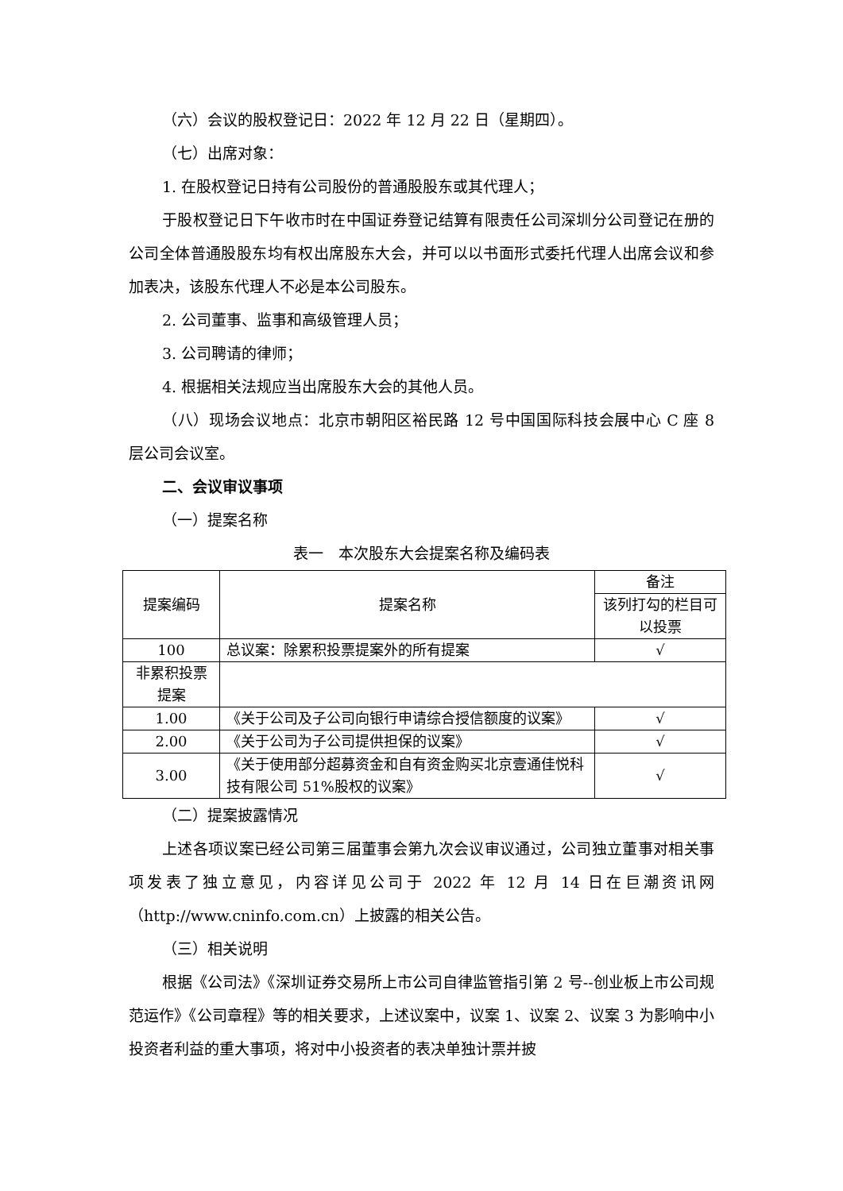（六）会议的股权登记日：2022 年 12 月 22 日（星期四）。
（七）出席对象：
1. 在股权登记日持有公司股份的普通股股东或其代理人；
于股权登记日下午收市时在中国证券登记结算有限责任公司深圳分公司登记在册的公司全体普通股股东均有权出席股东大会，并可以以书面形式委托代理人出席会议和参加表决，该股东代理人不必是本公司股东。
2. 公司董事、监事和高级管理人员；
3. 公司聘请的律师；
4. 根据相关法规应当出席股东大会的其他人员。
（八）现场会议地点：北京市朝阳区裕民路 12 号中国国际科技会展中心 C 座 8 层公司会议室。
二、会议审议事项
（一）提案名称
表一　本次股东大会提案名称及编码表
| 提案编码 | 提案名称 | 备注 |
| --- | --- | --- |
| | | 该列打勾的栏目可以投票 |
| 100 | 总议案：除累积投票提案外的所有提案 | √ |
| 非累积投票提案 | | |
| 1.00 | 《关于公司及子公司向银行申请综合授信额度的议案》 | √ |
| 2.00 | 《关于公司为子公司提供担保的议案》 | √ |
| 3.00 | 《关于使用部分超募资金和自有资金购买北京壹通佳悦科技有限公司 51%股权的议案》 | √ |
（二）提案披露情况
上述各项议案已经公司第三届董事会第九次会议审议通过，公司独立董事对相关事项发表了独立意见，内容详见公司于 2022 年 12 月 14 日在巨潮资讯网（http://www.cninfo.com.cn）上披露的相关公告。
（三）相关说明
根据《公司法》《深圳证券交易所上市公司自律监管指引第 2 号--创业板上市公司规范运作》《公司章程》等的相关要求，上述议案中，议案 1、议案 2、议案 3 为影响中小投资者利益的重大事项，将对中小投资者的表决单独计票并披